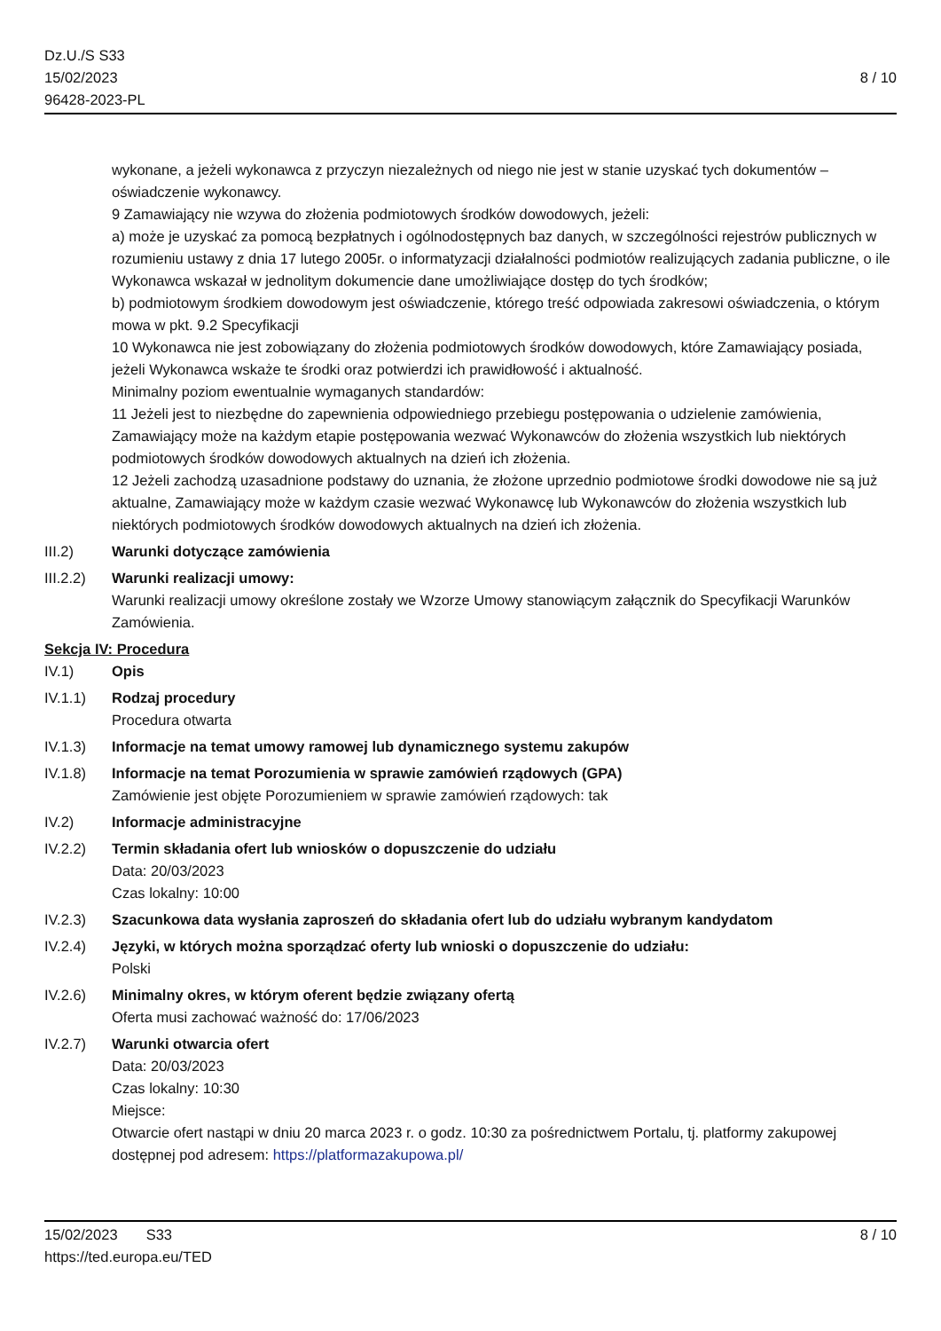Dz.U./S S33
15/02/2023
96428-2023-PL
8 / 10
wykonane, a jeżeli wykonawca z przyczyn niezależnych od niego nie jest w stanie uzyskać tych dokumentów – oświadczenie wykonawcy.
9 Zamawiający nie wzywa do złożenia podmiotowych środków dowodowych, jeżeli:
a) może je uzyskać za pomocą bezpłatnych i ogólnodostępnych baz danych, w szczególności rejestrów publicznych w rozumieniu ustawy z dnia 17 lutego 2005r. o informatyzacji działalności podmiotów realizujących zadania publiczne, o ile Wykonawca wskazał w jednolitym dokumencie dane umożliwiające dostęp do tych środków;
b) podmiotowym środkiem dowodowym jest oświadczenie, którego treść odpowiada zakresowi oświadczenia, o którym mowa w pkt. 9.2 Specyfikacji
10 Wykonawca nie jest zobowiązany do złożenia podmiotowych środków dowodowych, które Zamawiający posiada, jeżeli Wykonawca wskaże te środki oraz potwierdzi ich prawidłowość i aktualność.
Minimalny poziom ewentualnie wymaganych standardów:
11 Jeżeli jest to niezbędne do zapewnienia odpowiedniego przebiegu postępowania o udzielenie zamówienia, Zamawiający może na każdym etapie postępowania wezwać Wykonawców do złożenia wszystkich lub niektórych podmiotowych środków dowodowych aktualnych na dzień ich złożenia.
12 Jeżeli zachodzą uzasadnione podstawy do uznania, że złożone uprzednio podmiotowe środki dowodowe nie są już aktualne, Zamawiający może w każdym czasie wezwać Wykonawcę lub Wykonawców do złożenia wszystkich lub niektórych podmiotowych środków dowodowych aktualnych na dzień ich złożenia.
III.2) Warunki dotyczące zamówienia
III.2.2)
Warunki realizacji umowy:
Warunki realizacji umowy określone zostały we Wzorze Umowy stanowiącym załącznik do Specyfikacji Warunków Zamówienia.
Sekcja IV: Procedura
IV.1) Opis
IV.1.1) Rodzaj procedury
Procedura otwarta
IV.1.3) Informacje na temat umowy ramowej lub dynamicznego systemu zakupów
IV.1.8) Informacje na temat Porozumienia w sprawie zamówień rządowych (GPA)
Zamówienie jest objęte Porozumieniem w sprawie zamówień rządowych: tak
IV.2) Informacje administracyjne
IV.2.2) Termin składania ofert lub wniosków o dopuszczenie do udziału
Data: 20/03/2023
Czas lokalny: 10:00
IV.2.3) Szacunkowa data wysłania zaproszeń do składania ofert lub do udziału wybranym kandydatom
IV.2.4) Języki, w których można sporządzać oferty lub wnioski o dopuszczenie do udziału:
Polski
IV.2.6) Minimalny okres, w którym oferent będzie związany ofertą
Oferta musi zachować ważność do: 17/06/2023
IV.2.7) Warunki otwarcia ofert
Data: 20/03/2023
Czas lokalny: 10:30
Miejsce:
Otwarcie ofert nastąpi w dniu 20 marca 2023 r. o godz. 10:30 za pośrednictwem Portalu, tj. platformy zakupowej dostępnej pod adresem: https://platformazakupowa.pl/
15/02/2023 S33
https://ted.europa.eu/TED
8 / 10